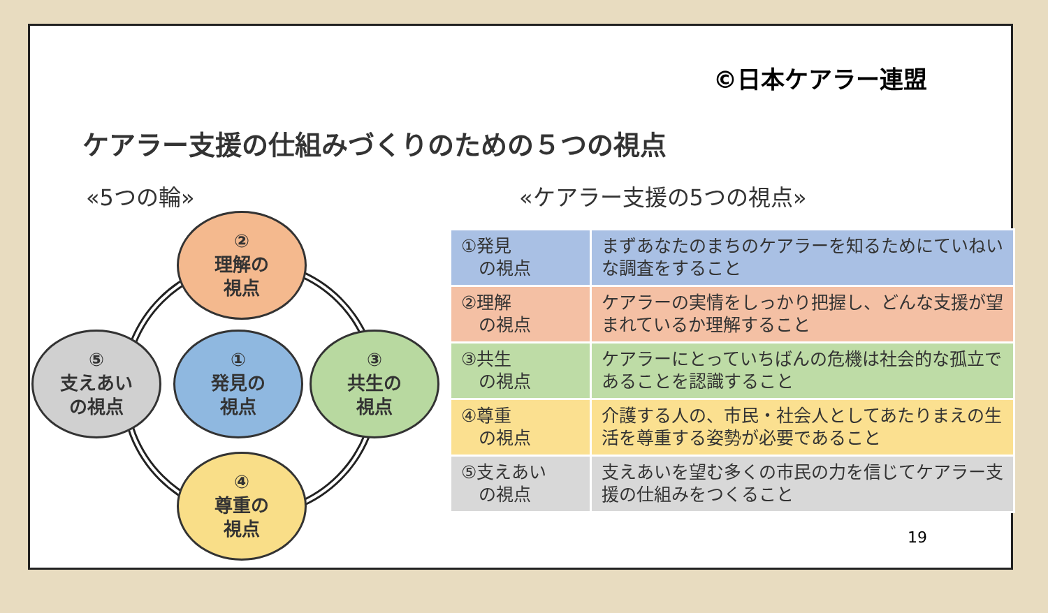©日本ケアラー連盟
ケアラー支援の仕組みづくりのための５つの視点
«5つの輪» «ケアラー支援の5つの視点»
②
理解の
視点
⑤
支えあい
の視点
①
発見の
視点
③
共生の
視点
④
尊重の
視点
| ①発見 の視点 | まずあなたのまちのケアラーを知るためにていねいな調査をすること |
| ②理解 の視点 | ケアラーの実情をしっかり把握し、どんな支援が望まれているか理解すること |
| ③共生 の視点 | ケアラーにとっていちばんの危機は社会的な孤立であることを認識すること |
| ④尊重 の視点 | 介護する人の、市民・社会人としてあたりまえの生活を尊重する姿勢が必要であること |
| ⑤支えあい の視点 | 支えあいを望む多くの市民の力を信じてケアラー支援の仕組みをつくること |
19